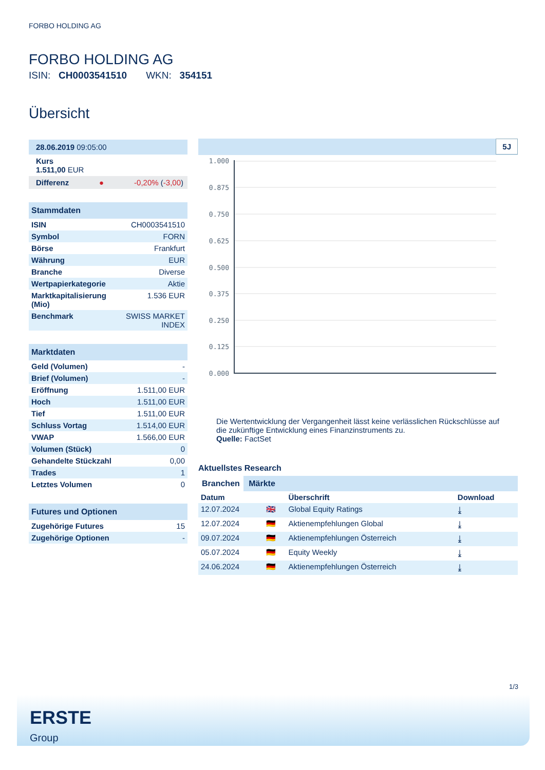FORBO HOLDING AG
FORBO HOLDING AG
ISIN: CH0003541510 WKN: 354151
Übersicht
28.06.2019 09:05:00
Kurs
1.511,00 EUR
Differenz ● -0,20% (-3,00)
Stammdaten
| ISIN | CH0003541510 |
| Symbol | FORN |
| Börse | Frankfurt |
| Währung | EUR |
| Branche | Diverse |
| Wertpapierkategorie | Aktie |
| Marktkapitalisierung (Mio) | 1.536 EUR |
| Benchmark | SWISS MARKET INDEX |
Marktdaten
| Geld (Volumen) | - |
| Brief (Volumen) | - |
| Eröffnung | 1.511,00 EUR |
| Hoch | 1.511,00 EUR |
| Tief | 1.511,00 EUR |
| Schluss Vortag | 1.514,00 EUR |
| VWAP | 1.566,00 EUR |
| Volumen (Stück) | 0 |
| Gehandelte Stückzahl | 0,00 |
| Trades | 1 |
| Letztes Volumen | 0 |
Futures und Optionen
| Zugehörige Futures | 15 |
| Zugehörige Optionen | - |
5J
1.000
0.875
0.750
0.625
0.500
0.375
0.250
0.125
0.000
Die Wertentwicklung der Vergangenheit lässt keine verlässlichen Rückschlüsse auf die zukünftige Entwicklung eines Finanzinstruments zu.
Quelle: FactSet
Aktuellstes Research
Branchen Märkte
| Datum | | Überschrift | Download |
| --- | --- | --- | --- |
| 12.07.2024 | 🇬🇧 | Global Equity Ratings | ⤓ |
| 12.07.2024 | 🇩🇪 | Aktienempfehlungen Global | ⤓ |
| 09.07.2024 | 🇩🇪 | Aktienempfehlungen Österreich | ⤓ |
| 05.07.2024 | 🇩🇪 | Equity Weekly | ⤓ |
| 24.06.2024 | 🇩🇪 | Aktienempfehlungen Österreich | ⤓ |
1/3
ERSTE
Group